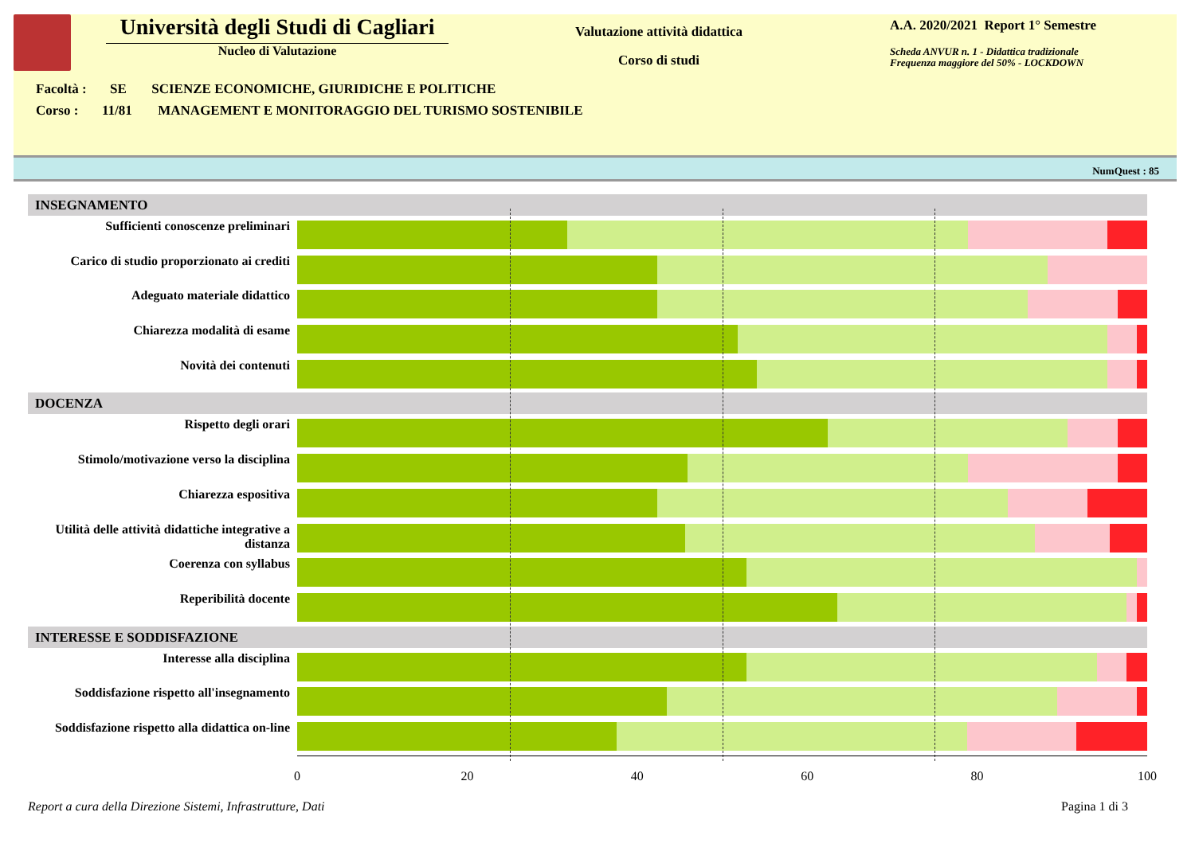Università degli Studi di Cagliari
Nucleo di Valutazione
Valutazione attività didattica
Corso di studi
A.A. 2020/2021 Report 1° Semestre
Scheda ANVUR n. 1 - Didattica tradizionale
Frequenza maggiore del 50% - LOCKDOWN
Facoltà : SE SCIENZE ECONOMICHE, GIURIDICHE E POLITICHE
Corso : 11/81 MANAGEMENT E MONITORAGGIO DEL TURISMO SOSTENIBILE
NumQuest : 85
INSEGNAMENTO
Sufficienti conoscenze preliminari
Carico di studio proporzionato ai crediti
Adeguato materiale didattico
Chiarezza modalità di esame
Novità dei contenuti
DOCENZA
Rispetto degli orari
Stimolo/motivazione verso la disciplina
Chiarezza espositiva
Utilità delle attività didattiche integrative a distanza
Coerenza con syllabus
Reperibilità docente
INTERESSE E SODDISFAZIONE
Interesse alla disciplina
Soddisfazione rispetto all'insegnamento
Soddisfazione rispetto alla didattica on-line
0 20 40 60 80 100
Report a cura della Direzione Sistemi, Infrastrutture, Dati Pagina 1 di 3